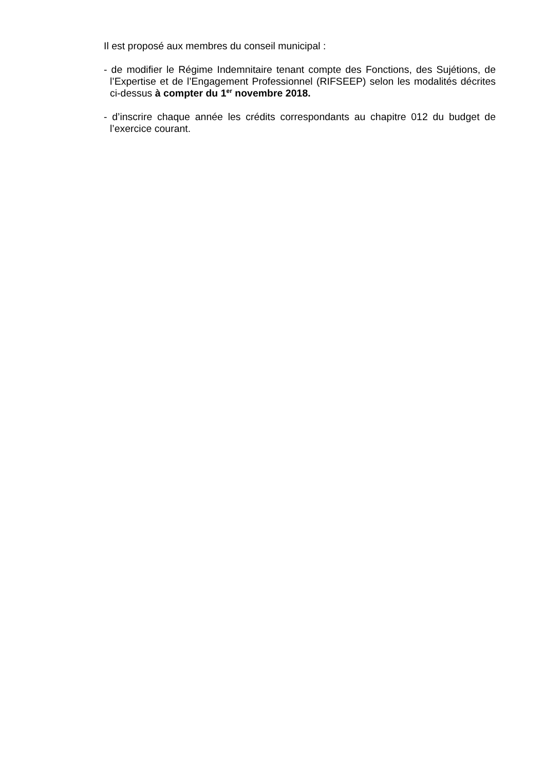Il est proposé aux membres du conseil municipal :
- de modifier le Régime Indemnitaire tenant compte des Fonctions, des Sujétions, de l’Expertise et de l’Engagement Professionnel (RIFSEEP) selon les modalités décrites ci-dessus à compter du 1<sup>er</sup> novembre 2018.
- d’inscrire chaque année les crédits correspondants au chapitre 012 du budget de l’exercice courant.